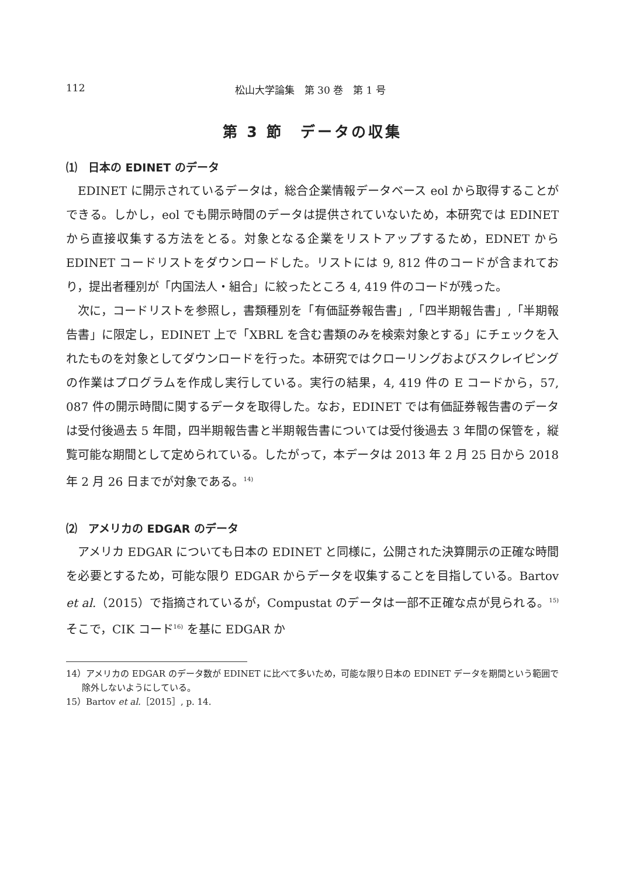112 松山大学論集　第 30 巻　第 1 号
第 3 節　データの収集
⑴　日本の EDINET のデータ
EDINET に開示されているデータは，総合企業情報データベース eol から取得することができる。しかし，eol でも開示時間のデータは提供されていないため，本研究では EDINET から直接収集する方法をとる。対象となる企業をリストアップするため，EDNET から EDINET コードリストをダウンロードした。リストには 9, 812 件のコードが含まれており，提出者種別が「内国法人・組合」に絞ったところ 4, 419 件のコードが残った。
次に，コードリストを参照し，書類種別を「有価証券報告書」,「四半期報告書」,「半期報告書」に限定し，EDINET 上で「XBRL を含む書類のみを検索対象とする」にチェックを入れたものを対象としてダウンロードを行った。本研究ではクローリングおよびスクレイピングの作業はプログラムを作成し実行している。実行の結果，4, 419 件の E コードから，57, 087 件の開示時間に関するデータを取得した。なお，EDINET では有価証券報告書のデータは受付後過去 5 年間，四半期報告書と半期報告書については受付後過去 3 年間の保管を，縦覧可能な期間として定められている。したがって，本データは 2013 年 2 月 25 日から 2018 年 2 月 26 日までが対象である。<sup>14)</sup>
⑵　アメリカの EDGAR のデータ
アメリカ EDGAR についても日本の EDINET と同様に，公開された決算開示の正確な時間を必要とするため，可能な限り EDGAR からデータを収集することを目指している。Bartov et al.（2015）で指摘されているが，Compustat のデータは一部不正確な点が見られる。<sup>15)</sup> そこで，CIK コード<sup>16)</sup> を基に EDGAR か
14）アメリカの EDGAR のデータ数が EDINET に比べて多いため，可能な限り日本の EDINET データを期間という範囲で除外しないようにしている。
15）Bartov et al.［2015］, p. 14.